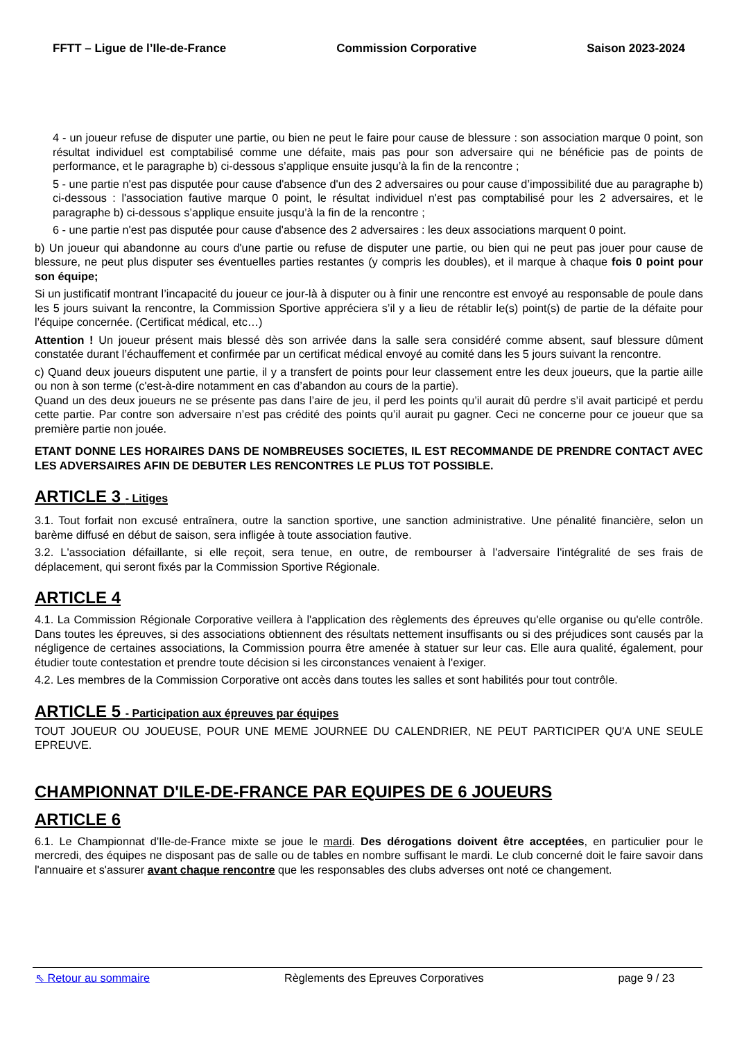FFTT – Ligue de l’Ile-de-France Commission Corporative Saison 2023-2024
4 - un joueur refuse de disputer une partie, ou bien ne peut le faire pour cause de blessure : son association marque 0 point, son résultat individuel est comptabilisé comme une défaite, mais pas pour son adversaire qui ne bénéficie pas de points de performance, et le paragraphe b) ci-dessous s’applique ensuite jusqu’à la fin de la rencontre ;
5 - une partie n'est pas disputée pour cause d'absence d'un des 2 adversaires ou pour cause d’impossibilité due au paragraphe b) ci-dessous : l'association fautive marque 0 point, le résultat individuel n'est pas comptabilisé pour les 2 adversaires, et le paragraphe b) ci-dessous s’applique ensuite jusqu’à la fin de la rencontre ;
6 - une partie n'est pas disputée pour cause d'absence des 2 adversaires : les deux associations marquent 0 point.
b) Un joueur qui abandonne au cours d'une partie ou refuse de disputer une partie, ou bien qui ne peut pas jouer pour cause de blessure, ne peut plus disputer ses éventuelles parties restantes (y compris les doubles), et il marque à chaque fois 0 point pour son équipe;
Si un justificatif montrant l’incapacité du joueur ce jour-là à disputer ou à finir une rencontre est envoyé au responsable de poule dans les 5 jours suivant la rencontre, la Commission Sportive appréciera s’il y a lieu de rétablir le(s) point(s) de partie de la défaite pour l’équipe concernée. (Certificat médical, etc…)
Attention ! Un joueur présent mais blessé dès son arrivée dans la salle sera considéré comme absent, sauf blessure dûment constatée durant l’échauffement et confirmée par un certificat médical envoyé au comité dans les 5 jours suivant la rencontre.
c) Quand deux joueurs disputent une partie, il y a transfert de points pour leur classement entre les deux joueurs, que la partie aille ou non à son terme (c'est-à-dire notamment en cas d’abandon au cours de la partie).
Quand un des deux joueurs ne se présente pas dans l’aire de jeu, il perd les points qu’il aurait dû perdre s’il avait participé et perdu cette partie. Par contre son adversaire n’est pas crédité des points qu’il aurait pu gagner. Ceci ne concerne pour ce joueur que sa première partie non jouée.
ETANT DONNE LES HORAIRES DANS DE NOMBREUSES SOCIETES, IL EST RECOMMANDE DE PRENDRE CONTACT AVEC LES ADVERSAIRES AFIN DE DEBUTER LES RENCONTRES LE PLUS TOT POSSIBLE.
ARTICLE 3 - Litiges
3.1. Tout forfait non excusé entraînera, outre la sanction sportive, une sanction administrative. Une pénalité financière, selon un barème diffusé en début de saison, sera infligée à toute association fautive.
3.2. L'association défaillante, si elle reçoit, sera tenue, en outre, de rembourser à l'adversaire l'intégralité de ses frais de déplacement, qui seront fixés par la Commission Sportive Régionale.
ARTICLE 4
4.1. La Commission Régionale Corporative veillera à l'application des règlements des épreuves qu'elle organise ou qu'elle contrôle. Dans toutes les épreuves, si des associations obtiennent des résultats nettement insuffisants ou si des préjudices sont causés par la négligence de certaines associations, la Commission pourra être amenée à statuer sur leur cas. Elle aura qualité, également, pour étudier toute contestation et prendre toute décision si les circonstances venaient à l'exiger.
4.2. Les membres de la Commission Corporative ont accès dans toutes les salles et sont habilités pour tout contrôle.
ARTICLE 5 - Participation aux épreuves par équipes
TOUT JOUEUR OU JOUEUSE, POUR UNE MEME JOURNEE DU CALENDRIER, NE PEUT PARTICIPER QU'A UNE SEULE EPREUVE.
CHAMPIONNAT D'ILE-DE-FRANCE PAR EQUIPES DE 6 JOUEURS
ARTICLE 6
6.1. Le Championnat d'Ile-de-France mixte se joue le mardi. Des dérogations doivent être acceptées, en particulier pour le mercredi, des équipes ne disposant pas de salle ou de tables en nombre suffisant le mardi. Le club concerné doit le faire savoir dans l'annuaire et s'assurer avant chaque rencontre que les responsables des clubs adverses ont noté ce changement.
⇖ Retour au sommaire Règlements des Epreuves Corporatives page 9 / 23